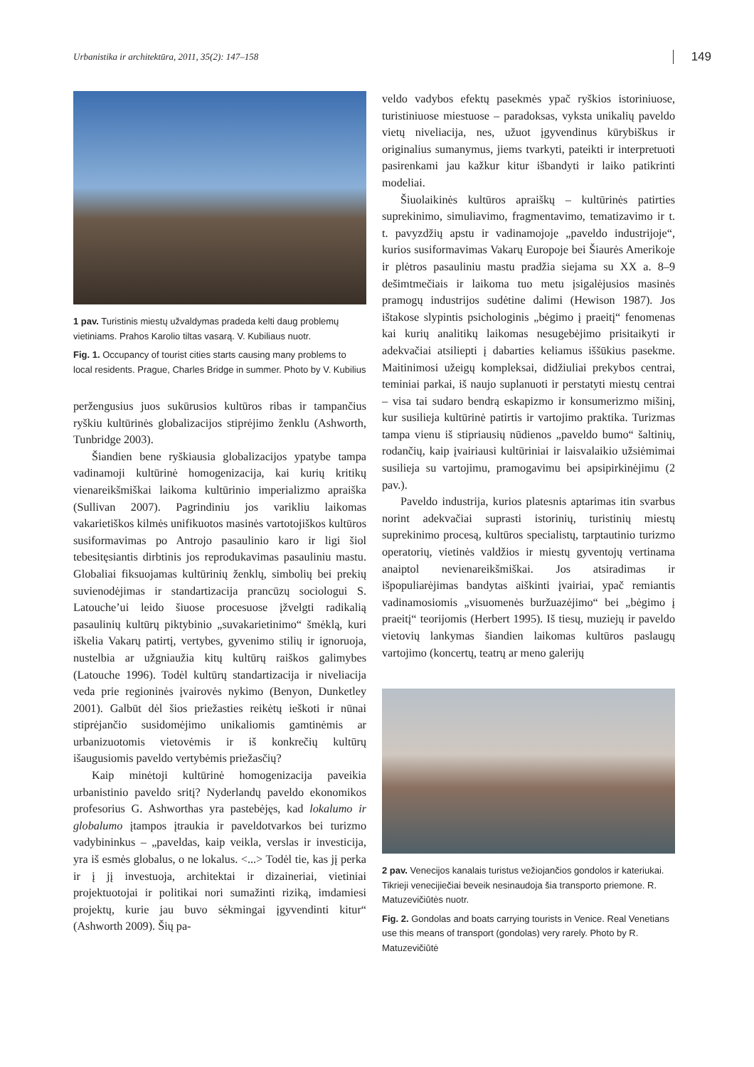Urbanistika ir architektūra, 2011, 35(2): 147–158 149
1 pav. Turistinis miestų užvaldymas pradeda kelti daug problemų vietiniams. Prahos Karolio tiltas vasarą. V. Kubiliaus nuotr.
Fig. 1. Occupancy of tourist cities starts causing many problems to local residents. Prague, Charles Bridge in summer. Photo by V. Kubilius
peržengusius juos sukūrusios kultūros ribas ir tampančius ryškiu kultūrinės globalizacijos stiprėjimo ženklu (Ashworth, Tunbridge 2003).
Šiandien bene ryškiausia globalizacijos ypatybe tampa vadinamoji kultūrinė homogenizacija, kai kurių kritikų vienareikšmiškai laikoma kultūrinio imperializmo apraiška (Sullivan 2007). Pagrindiniu jos varikliu laikomas vakarietiškos kilmės unifikuotos masinės vartotojiškos kultūros susiformavimas po Antrojo pasaulinio karo ir ligi šiol tebesitęsiantis dirbtinis jos reprodukavimas pasauliniu mastu. Globaliai fiksuojamas kultūrinių ženklų, simbolių bei prekių suvienodėjimas ir standartizacija prancūzų sociologui S. Latouche’ui leido šiuose procesuose įžvelgti radikalią pasaulinių kultūrų piktybinio „suvakarietinimo“ šmėklą, kuri iškelia Vakarų patirtį, vertybes, gyvenimo stilių ir ignoruoja, nustelbia ar užgniaužia kitų kultūrų raiškos galimybes (Latouche 1996). Todėl kultūrų standartizacija ir niveliacija veda prie regioninės įvairovės nykimo (Benyon, Dunketley 2001). Galbūt dėl šios priežasties reikėtų ieškoti ir nūnai stiprėjančio susidomėjimo unikaliomis gamtinėmis ar urbanizuotomis vietovėmis ir iš konkrečių kultūrų išaugusiomis paveldo vertybėmis priežasčių?
Kaip minėtoji kultūrinė homogenizacija paveikia urbanistinio paveldo sritį? Nyderlandų paveldo ekonomikos profesorius G. Ashworthas yra pastebėjęs, kad lokalumo ir globalumo įtampos įtraukia ir paveldotvarkos bei turizmo vadybininkus – „paveldas, kaip veikla, verslas ir investicija, yra iš esmės globalus, o ne lokalus. <...> Todėl tie, kas jį perka ir į jį investuoja, architektai ir dizaineriai, vietiniai projektuotojai ir politikai nori sumažinti riziką, imdamiesi projektų, kurie jau buvo sėkmingai įgyvendinti kitur“ (Ashworth 2009). Šių pa-
veldo vadybos efektų pasekmės ypač ryškios istoriniuose, turistiniuose miestuose – paradoksas, vyksta unikalių paveldo vietų niveliacija, nes, užuot įgyvendinus kūrybiškus ir originalius sumanymus, jiems tvarkyti, pateikti ir interpretuoti pasirenkami jau kažkur kitur išbandyti ir laiko patikrinti modeliai.
Šiuolaikinės kultūros apraiškų – kultūrinės patirties suprekinimo, simuliavimo, fragmentavimo, tematizavimo ir t. t. pavyzdžių apstu ir vadinamojoje „paveldo industrijoje“, kurios susiformavimas Vakarų Europoje bei Šiaurės Amerikoje ir plėtros pasauliniu mastu pradžia siejama su XX a. 8–9 dešimtmečiais ir laikoma tuo metu įsigalėjusios masinės pramogų industrijos sudėtine dalimi (Hewison 1987). Jos ištakose slypintis psichologinis „bėgimo į praeitį“ fenomenas kai kurių analitikų laikomas nesugebėjimo prisitaikyti ir adekvačiai atsiliepti į dabarties keliamus iššūkius pasekme. Maitinimosi užeigų kompleksai, didžiuliai prekybos centrai, teminiai parkai, iš naujo suplanuoti ir perstatyti miestų centrai – visa tai sudaro bendrą eskapizmo ir konsumerizmo mišinį, kur susilieja kultūrinė patirtis ir vartojimo praktika. Turizmas tampa vienu iš stipriausių nūdienos „paveldo bumo“ šaltinių, rodančių, kaip įvairiausi kultūriniai ir laisvalaikio užsiėmimai susilieja su vartojimu, pramogavimu bei apsipirkinėjimu (2 pav.).
Paveldo industrija, kurios platesnis aptarimas itin svarbus norint adekvačiai suprasti istorinių, turistinių miestų suprekinimo procesą, kultūros specialistų, tarptautinio turizmo operatorių, vietinės valdžios ir miestų gyventojų vertinama anaiptol nevienareikšmiškai. Jos atsiradimas ir išpopuliarėjimas bandytas aiškinti įvairiai, ypač remiantis vadinamosiomis „visuomenės buržuazėjimo“ bei „bėgimo į praeitį“ teorijomis (Herbert 1995). Iš tiesų, muziejų ir paveldo vietovių lankymas šiandien laikomas kultūros paslaugų vartojimo (koncertų, teatrų ar meno galerijų
2 pav. Venecijos kanalais turistus vežiojančios gondolos ir kateriukai. Tikrieji venecijiečiai beveik nesinaudoja šia transporto priemone. R. Matuzevičiūtės nuotr.
Fig. 2. Gondolas and boats carrying tourists in Venice. Real Venetians use this means of transport (gondolas) very rarely. Photo by R. Matuzevičiūtė